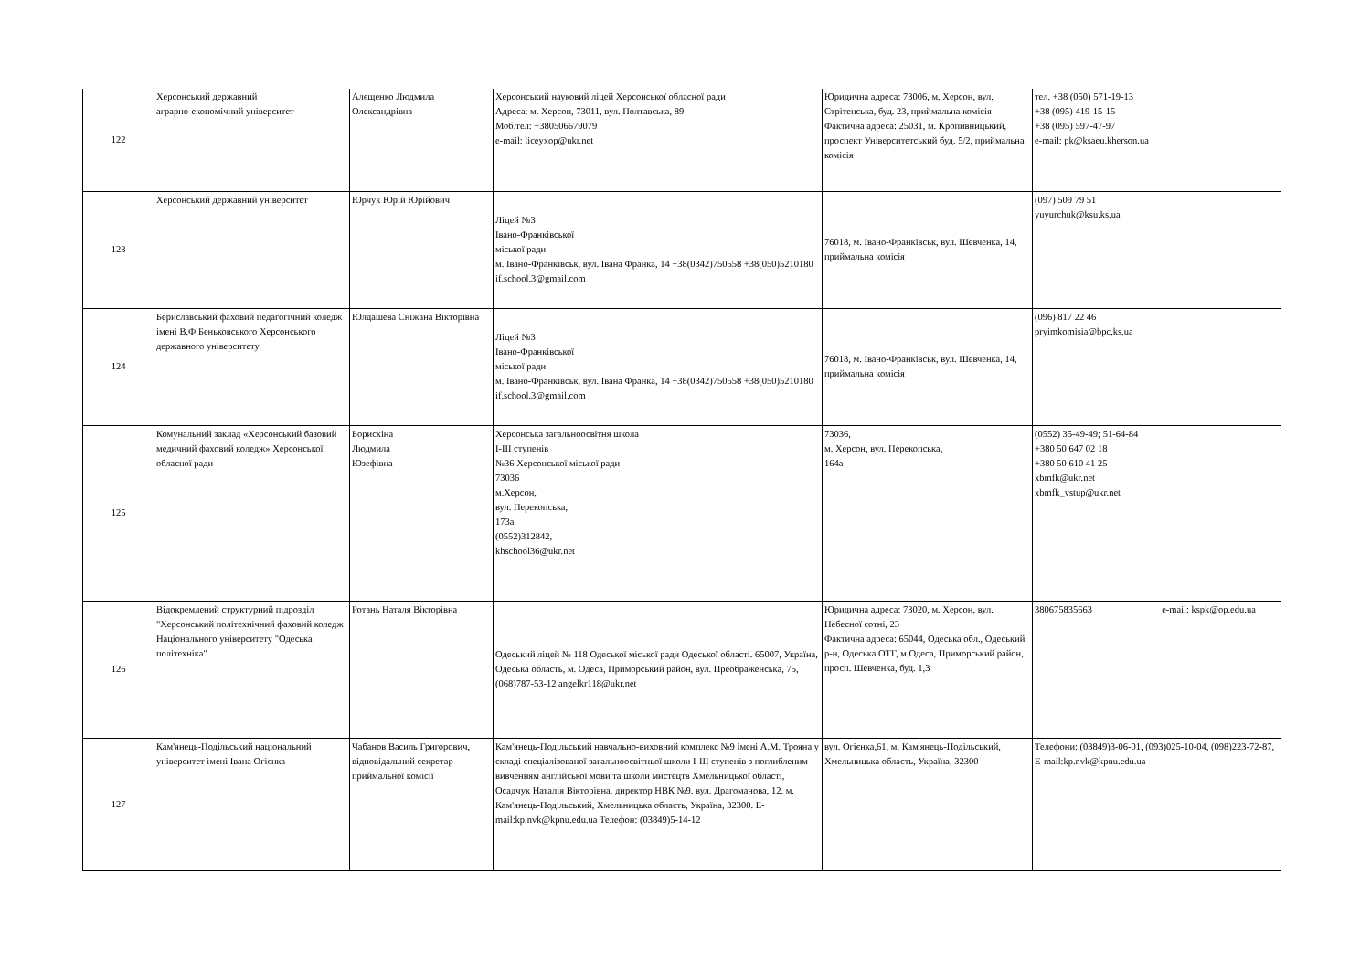| 122 | Херсонський державний аграрно-економічний університет | Алєщенко Людмила Олександрівна | Херсонський науковий ліцей Херсонської обласної ради Адреса: м. Херсон, 73011, вул. Полтавська, 89 Моб.тел: +380506679079 e-mail: liceyxop@ukr.net | Юридична адреса: 73006, м. Херсон, вул. Стрітенська, буд. 23, приймальна комісія Фактична адреса: 25031, м. Кропивницький, проспект Університетський буд. 5/2, приймальна комісія | тел. +38 (050) 571-19-13 +38 (095) 419-15-15 +38 (095) 597-47-97 e-mail: pk@ksaeu.kherson.ua |
| 123 | Херсонський державний університет | Юрчук Юрій Юрійович | Ліцей №3 Івано-Франківської міської ради м. Івано-Франківськ, вул. Івана Франка, 14 +38(0342)750558 +38(050)5210180 if.school.3@gmail.com | 76018, м. Івано-Франківськ, вул. Шевченка, 14, приймальна комісія | (097) 509 79 51 yuyurchuk@ksu.ks.ua |
| 124 | Бериславський фаховий педагогічний коледж імені В.Ф.Беньковського Херсонського державного університету | Юлдашева Сніжана Вікторівна | Ліцей №3 Івано-Франківської міської ради м. Івано-Франківськ, вул. Івана Франка, 14 +38(0342)750558 +38(050)5210180 if.school.3@gmail.com | 76018, м. Івано-Франківськ, вул. Шевченка, 14, приймальна комісія | (096) 817 22 46 pryimkomisia@bpc.ks.ua |
| 125 | Комунальний заклад «Херсонський базовий медичний фаховий коледж» Херсонської обласної ради | Борискіна Людмила Юзефівна | Херсонська загальноосвітня школа І-ІІІ ступенів №36 Херсонської міської ради 73036 м.Херсон, вул. Перекопська, 173а (0552)312842, khschool36@ukr.net | 73036, м. Херсон, вул. Перекопська, 164а | (0552) 35-49-49; 51-64-84 +380 50 647 02 18 +380 50 610 41 25 xbmfk@ukr.net xbmfk_vstup@ukr.net |
| 126 | Відокремлений структурний підрозділ "Херсонський політехнічний фаховий коледж Національного університету "Одеська політехніка" | Ротань Наталя Вікторівна | Одеський ліцей № 118 Одеської міської ради Одеської області. 65007, Україна, Одеська область, м. Одеса, Приморський район, вул. Преображенська, 75, (068)787-53-12 angelkr118@ukr.net | Юридична адреса: 73020, м. Херсон, вул. Небесної сотні, 23 Фактична адреса: 65044, Одеська обл., Одеський р-н, Одеська ОТГ, м.Одеса, Приморський район, просп. Шевченка, буд. 1,3 | 380675835663 e-mail: kspk@op.edu.ua |
| 127 | Кам'янець-Подільський національний університет імені Івана Огієнка | Чабанов Василь Григорович, відповідальний секретар приймальної комісії | Кам'янець-Подільський навчально-виховний комплекс №9 імені А.М. Трояна у складі спеціалізованої загальноосвітньої школи I-III ступенів з поглибленим вивченням англійської мови та школи мистецтв Хмельницької області, Осадчук Наталія Вікторівна, директор НВК №9. вул. Драгоманова, 12. м. Кам'янець-Подільський, Хмельницька область, Україна, 32300. E-mail:kp.nvk@kpnu.edu.ua Телефон: (03849)5-14-12 | вул. Огієнка,61, м. Кам'янець-Подільський, Хмельницька область, Україна, 32300 | Телефони: (03849)3-06-01, (093)025-10-04, (098)223-72-87, E-mail:kp.nvk@kpnu.edu.ua |